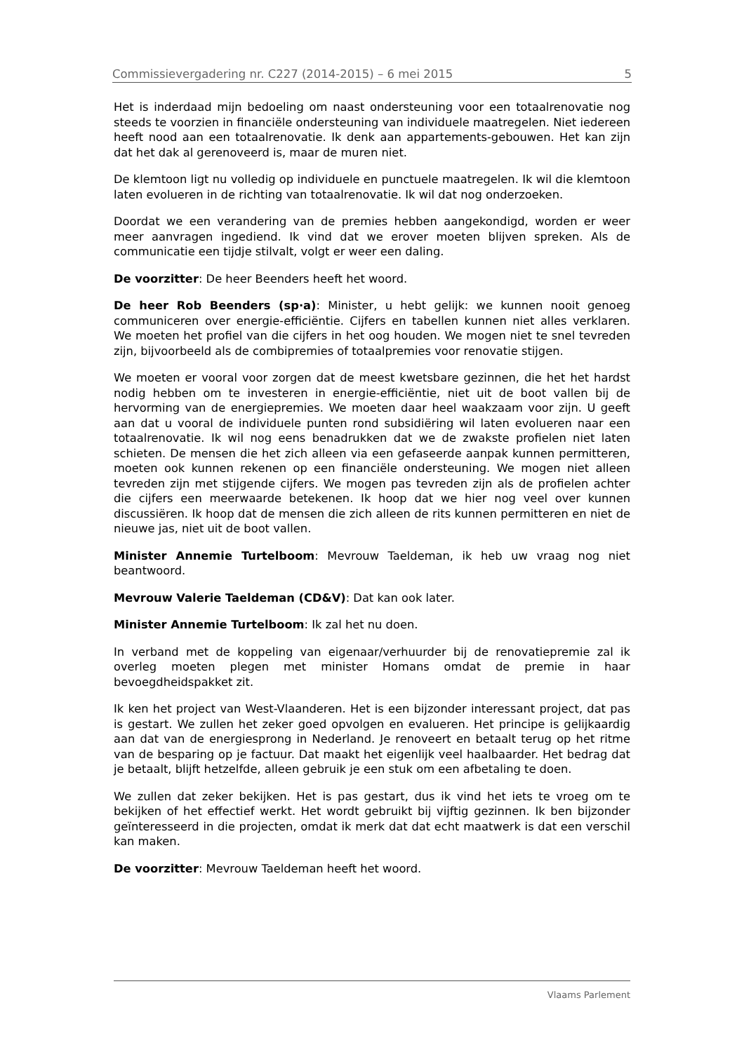Commissievergadering nr. C227 (2014-2015) – 6 mei 2015 5
Het is inderdaad mijn bedoeling om naast ondersteuning voor een totaalrenovatie nog steeds te voorzien in financiële ondersteuning van individuele maatregelen. Niet iedereen heeft nood aan een totaalrenovatie. Ik denk aan appartements-gebouwen. Het kan zijn dat het dak al gerenoveerd is, maar de muren niet.
De klemtoon ligt nu volledig op individuele en punctuele maatregelen. Ik wil die klemtoon laten evolueren in de richting van totaalrenovatie. Ik wil dat nog onderzoeken.
Doordat we een verandering van de premies hebben aangekondigd, worden er weer meer aanvragen ingediend. Ik vind dat we erover moeten blijven spreken. Als de communicatie een tijdje stilvalt, volgt er weer een daling.
De voorzitter: De heer Beenders heeft het woord.
De heer Rob Beenders (sp·a): Minister, u hebt gelijk: we kunnen nooit genoeg communiceren over energie-efficiëntie. Cijfers en tabellen kunnen niet alles verklaren. We moeten het profiel van die cijfers in het oog houden. We mogen niet te snel tevreden zijn, bijvoorbeeld als de combipremies of totaalpremies voor renovatie stijgen.
We moeten er vooral voor zorgen dat de meest kwetsbare gezinnen, die het het hardst nodig hebben om te investeren in energie-efficiëntie, niet uit de boot vallen bij de hervorming van de energiepremies. We moeten daar heel waakzaam voor zijn. U geeft aan dat u vooral de individuele punten rond subsidiëring wil laten evolueren naar een totaalrenovatie. Ik wil nog eens benadrukken dat we de zwakste profielen niet laten schieten. De mensen die het zich alleen via een gefaseerde aanpak kunnen permitteren, moeten ook kunnen rekenen op een financiële ondersteuning. We mogen niet alleen tevreden zijn met stijgende cijfers. We mogen pas tevreden zijn als de profielen achter die cijfers een meerwaarde betekenen. Ik hoop dat we hier nog veel over kunnen discussiëren. Ik hoop dat de mensen die zich alleen de rits kunnen permitteren en niet de nieuwe jas, niet uit de boot vallen.
Minister Annemie Turtelboom: Mevrouw Taeldeman, ik heb uw vraag nog niet beantwoord.
Mevrouw Valerie Taeldeman (CD&V): Dat kan ook later.
Minister Annemie Turtelboom: Ik zal het nu doen.
In verband met de koppeling van eigenaar/verhuurder bij de renovatiepremie zal ik overleg moeten plegen met minister Homans omdat de premie in haar bevoegdheidspakket zit.
Ik ken het project van West-Vlaanderen. Het is een bijzonder interessant project, dat pas is gestart. We zullen het zeker goed opvolgen en evalueren. Het principe is gelijkaardig aan dat van de energiesprong in Nederland. Je renoveert en betaalt terug op het ritme van de besparing op je factuur. Dat maakt het eigenlijk veel haalbaarder. Het bedrag dat je betaalt, blijft hetzelfde, alleen gebruik je een stuk om een afbetaling te doen.
We zullen dat zeker bekijken. Het is pas gestart, dus ik vind het iets te vroeg om te bekijken of het effectief werkt. Het wordt gebruikt bij vijftig gezinnen. Ik ben bijzonder geïnteresseerd in die projecten, omdat ik merk dat dat echt maatwerk is dat een verschil kan maken.
De voorzitter: Mevrouw Taeldeman heeft het woord.
Vlaams Parlement